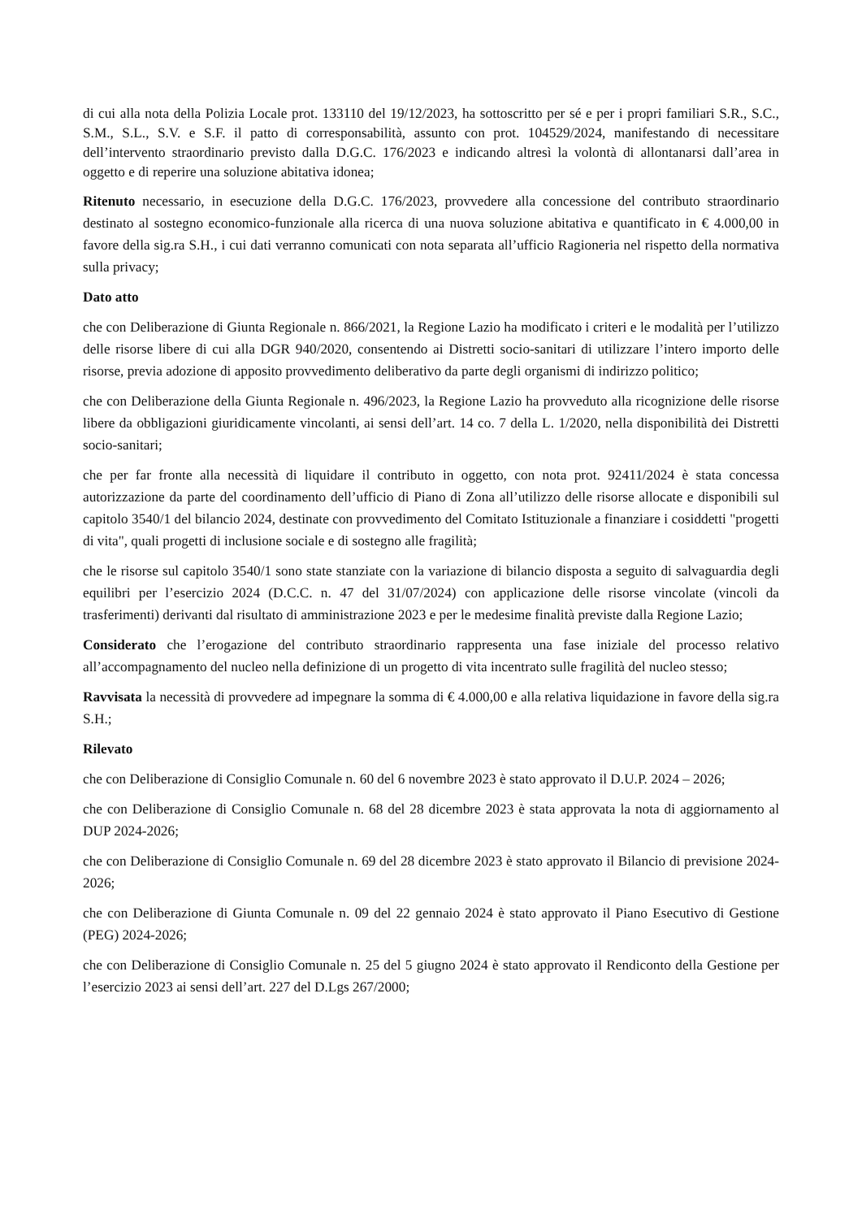di cui alla nota della Polizia Locale prot. 133110 del 19/12/2023, ha sottoscritto per sé e per i propri familiari S.R., S.C., S.M., S.L., S.V. e S.F. il patto di corresponsabilità, assunto con prot. 104529/2024, manifestando di necessitare dell’intervento straordinario previsto dalla D.G.C. 176/2023 e indicando altresì la volontà di allontanarsi dall’area in oggetto e di reperire una soluzione abitativa idonea;
Ritenuto necessario, in esecuzione della D.G.C. 176/2023, provvedere alla concessione del contributo straordinario destinato al sostegno economico-funzionale alla ricerca di una nuova soluzione abitativa e quantificato in € 4.000,00 in favore della sig.ra S.H., i cui dati verranno comunicati con nota separata all’ufficio Ragioneria nel rispetto della normativa sulla privacy;
Dato atto
che con Deliberazione di Giunta Regionale n. 866/2021, la Regione Lazio ha modificato i criteri e le modalità per l’utilizzo delle risorse libere di cui alla DGR 940/2020, consentendo ai Distretti socio-sanitari di utilizzare l’intero importo delle risorse, previa adozione di apposito provvedimento deliberativo da parte degli organismi di indirizzo politico;
che con Deliberazione della Giunta Regionale n. 496/2023, la Regione Lazio ha provveduto alla ricognizione delle risorse libere da obbligazioni giuridicamente vincolanti, ai sensi dell’art. 14 co. 7 della L. 1/2020, nella disponibilità dei Distretti socio-sanitari;
che per far fronte alla necessità di liquidare il contributo in oggetto, con nota prot. 92411/2024 è stata concessa autorizzazione da parte del coordinamento dell’ufficio di Piano di Zona all’utilizzo delle risorse allocate e disponibili sul capitolo 3540/1 del bilancio 2024, destinate con provvedimento del Comitato Istituzionale a finanziare i cosiddetti "progetti di vita", quali progetti di inclusione sociale e di sostegno alle fragilità;
che le risorse sul capitolo 3540/1 sono state stanziate con la variazione di bilancio disposta a seguito di salvaguardia degli equilibri per l’esercizio 2024 (D.C.C. n. 47 del 31/07/2024) con applicazione delle risorse vincolate (vincoli da trasferimenti) derivanti dal risultato di amministrazione 2023 e per le medesime finalità previste dalla Regione Lazio;
Considerato che l’erogazione del contributo straordinario rappresenta una fase iniziale del processo relativo all’accompagnamento del nucleo nella definizione di un progetto di vita incentrato sulle fragilità del nucleo stesso;
Ravvisata la necessità di provvedere ad impegnare la somma di € 4.000,00 e alla relativa liquidazione in favore della sig.ra S.H.;
Rilevato
che con Deliberazione di Consiglio Comunale n. 60 del 6 novembre 2023 è stato approvato il D.U.P. 2024 – 2026;
che con Deliberazione di Consiglio Comunale n. 68 del 28 dicembre 2023 è stata approvata la nota di aggiornamento al DUP 2024-2026;
che con Deliberazione di Consiglio Comunale n. 69 del 28 dicembre 2023 è stato approvato il Bilancio di previsione 2024-2026;
che con Deliberazione di Giunta Comunale n. 09 del 22 gennaio 2024 è stato approvato il Piano Esecutivo di Gestione (PEG) 2024-2026;
che con Deliberazione di Consiglio Comunale n. 25 del 5 giugno 2024 è stato approvato il Rendiconto della Gestione per l’esercizio 2023 ai sensi dell’art. 227 del D.Lgs 267/2000;